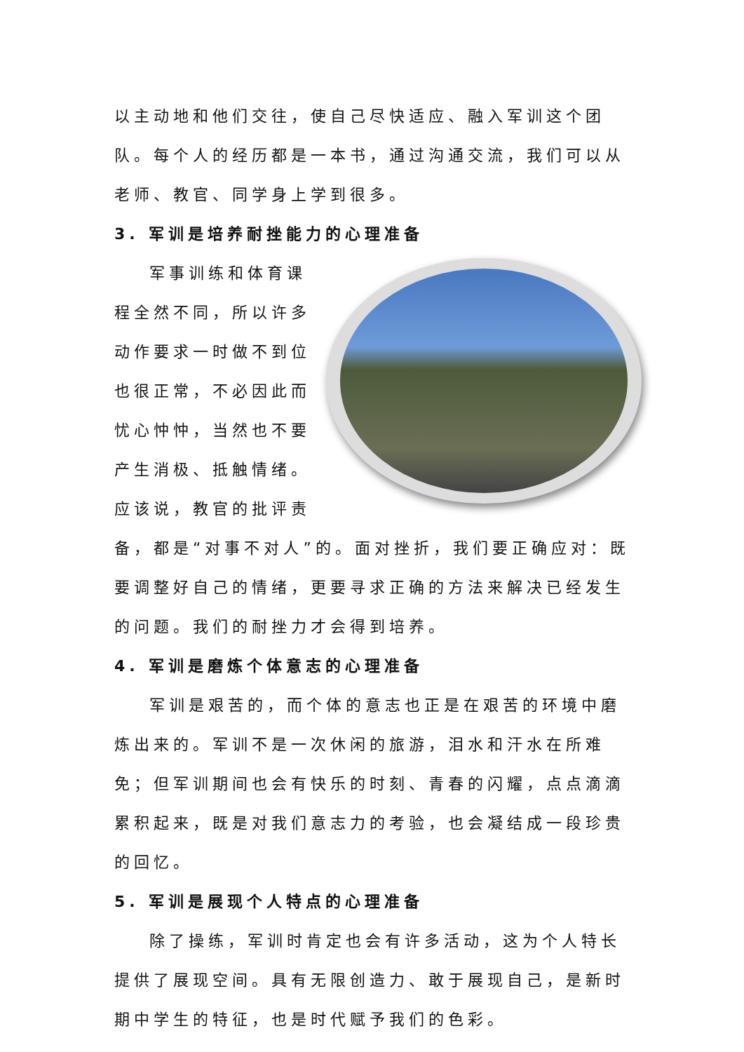以主动地和他们交往，使自己尽快适应、融入军训这个团队。每个人的经历都是一本书，通过沟通交流，我们可以从老师、教官、同学身上学到很多。
3. 军训是培养耐挫能力的心理准备
军事训练和体育课程全然不同，所以许多动作要求一时做不到位也很正常，不必因此而忧心忡忡，当然也不要产生消极、抵触情绪。应该说，教官的批评责备，都是“对事不对人”的。面对挫折，我们要正确应对：既要调整好自己的情绪，更要寻求正确的方法来解决已经发生的问题。我们的耐挫力才会得到培养。
4. 军训是磨炼个体意志的心理准备
军训是艰苦的，而个体的意志也正是在艰苦的环境中磨炼出来的。军训不是一次休闲的旅游，泪水和汗水在所难免；但军训期间也会有快乐的时刻、青春的闪耀，点点滴滴累积起来，既是对我们意志力的考验，也会凝结成一段珍贵的回忆。
5. 军训是展现个人特点的心理准备
除了操练，军训时肯定也会有许多活动，这为个人特长提供了展现空间。具有无限创造力、敢于展现自己，是新时期中学生的特征，也是时代赋予我们的色彩。